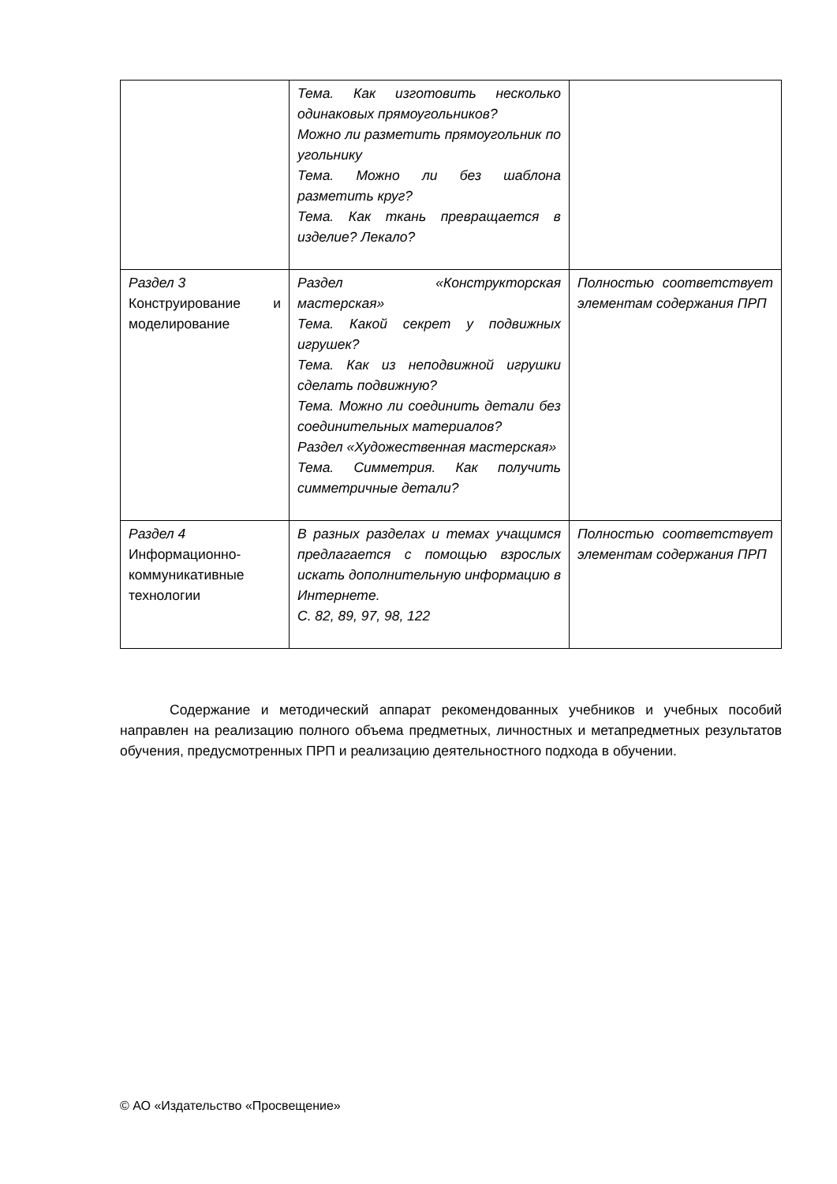| | Тема. Как изготовить несколько одинаковых прямоугольников? Можно ли разметить прямоугольник по угольнику Тема. Можно ли без шаблона разметить круг? Тема. Как ткань превращается в изделие? Лекало? | |
| Раздел 3 Конструирование и моделирование | Раздел «Конструкторская мастерская» Тема. Какой секрет у подвижных игрушек? Тема. Как из неподвижной игрушки сделать подвижную? Тема. Можно ли соединить детали без соединительных материалов? Раздел «Художественная мастерская» Тема. Симметрия. Как получить симметричные детали? | Полностью соответствует элементам содержания ПРП |
| Раздел 4 Информационно-коммуникативные технологии | В разных разделах и темах учащимся предлагается с помощью взрослых искать дополнительную информацию в Интернете. С. 82, 89, 97, 98, 122 | Полностью соответствует элементам содержания ПРП |
Содержание и методический аппарат рекомендованных учебников и учебных пособий направлен на реализацию полного объема предметных, личностных и метапредметных результатов обучения, предусмотренных ПРП и реализацию деятельностного подхода в обучении.
© АО «Издательство «Просвещение»